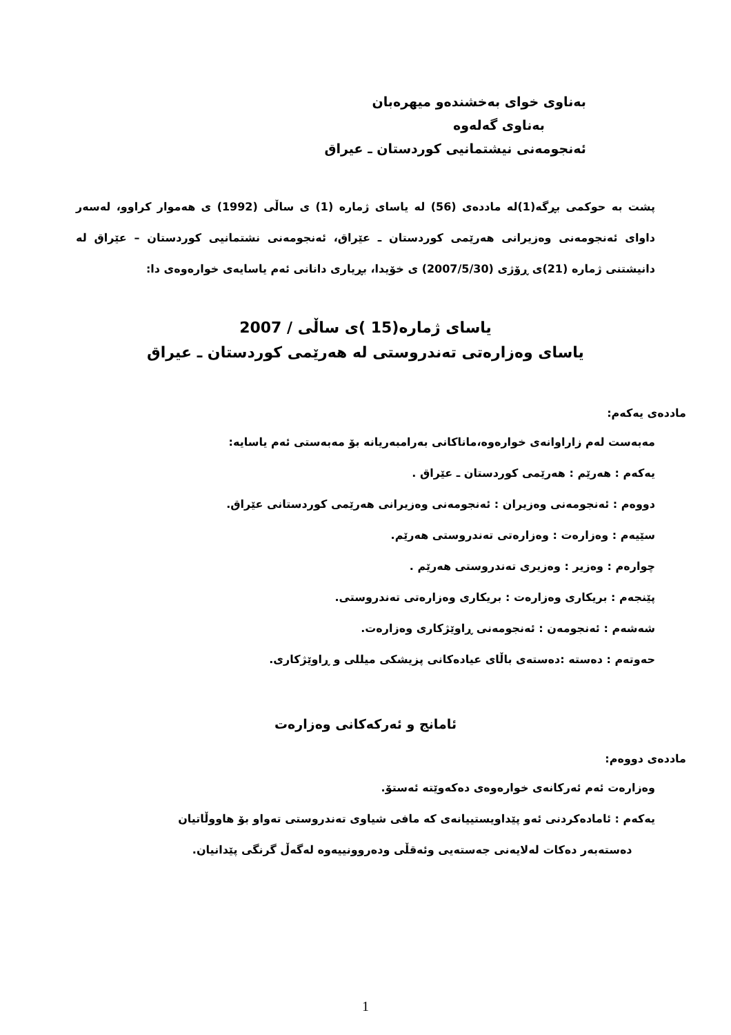بەناوی خوای بەخشندەو میهرەبان
بەناوی گەلەوە
ئەنجومەنی نیشتمانیی کوردستان ـ عیراق
پشت بە حوکمی بڕگە(1)لە ماددەی (56) لە یاسای ژمارە (1) ی ساڵی (1992) ی هەموار کراوو، لەسەر داوای ئەنجومەنی وەزیرانی هەرێمی کوردستان ـ عێراق، ئەنجومەنی نشتمانیی کوردستان – عێراق لە دانیشتنی ژمارە (21)ی ڕۆژی (2007/5/30) ی خۆیدا، بڕیاری دانانی ئەم یاسایەی خوارەوەی دا:
یاسای ژمارە(15 )ی ساڵی / 2007
یاسای وەزارەتی تەندروستی لە هەرێمی کوردستان ـ عیراق
ماددەی یەکەم:
مەبەست لەم زاراوانەی خوارەوە،ماناکانی بەرامبەریانە بۆ مەبەستی ئەم یاسایە:
یەکەم : هەرێم : هەرێمی کوردستان ـ عێراق .
دووەم : ئەنجومەنی وەزیران : ئەنجومەنی وەزیرانی هەرێمی کوردستانی عێراق.
سێیەم : وەزارەت : وەزارەتی تەندروستی هەرێم.
چوارەم : وەزیر : وەزیری تەندروستی هەرێم .
پێنجەم : بریکاری وەزارەت : بریکاری وەزارەتی تەندروستی.
شەشەم : ئەنجومەن : ئەنجومەنی ڕاوێژکاری وەزارەت.
حەوتەم : دەستە :دەستەی باڵای عیادەکانی پزیشکی میللی و ڕاوێژکاری.
ئامانج و ئەرکەکانی وەزارەت
ماددەی دووەم:
وەزارەت ئەم ئەرکانەی خوارەوەی دەکەوێتە ئەستۆ.
یەکەم : ئامادەکردنی ئەو پێداویستییانەی کە مافی شیاوی تەندروستی تەواو بۆ هاووڵاتیان
دەستەبەر دەکات لەلایەنی جەستەیی وئەقڵی ودەروونییەوە لەگەڵ گرنگی پێدانیان.
1